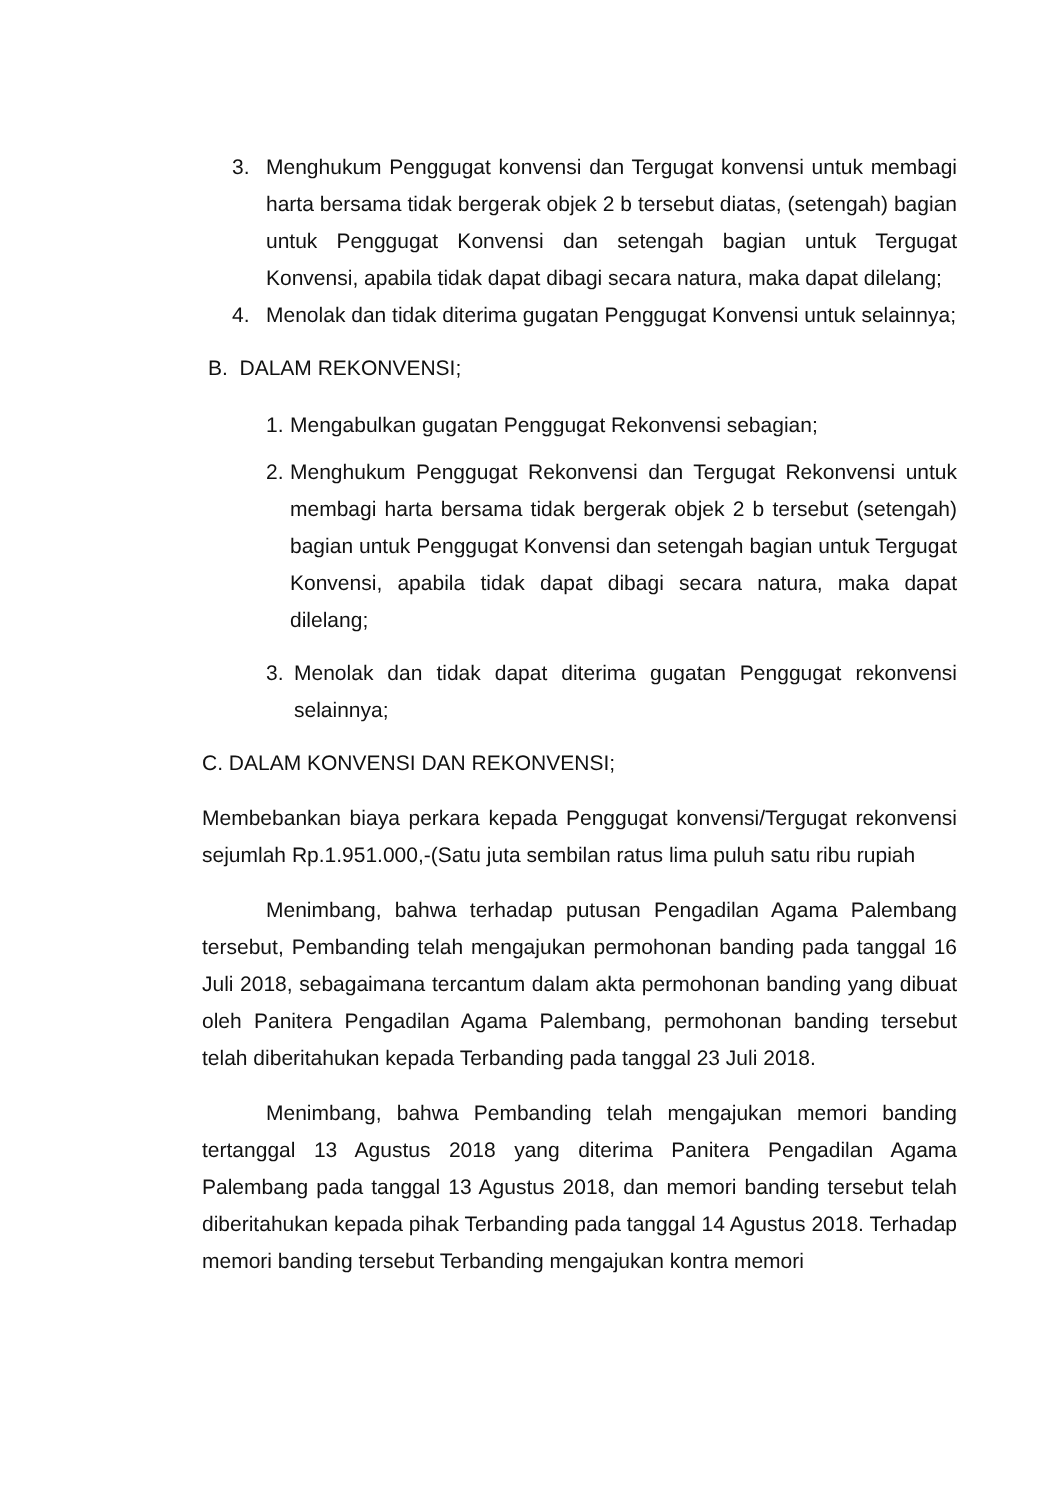3. Menghukum Penggugat konvensi dan Tergugat konvensi untuk membagi harta bersama tidak bergerak objek 2 b tersebut diatas, (setengah) bagian untuk Penggugat Konvensi dan setengah bagian untuk Tergugat Konvensi, apabila tidak dapat dibagi secara natura, maka dapat dilelang;
4. Menolak dan tidak diterima gugatan Penggugat Konvensi untuk selainnya;
B. DALAM REKONVENSI;
1. Mengabulkan gugatan Penggugat Rekonvensi sebagian;
2. Menghukum Penggugat Rekonvensi dan Tergugat Rekonvensi untuk membagi harta bersama tidak bergerak objek 2 b tersebut (setengah) bagian untuk Penggugat Konvensi dan setengah bagian untuk Tergugat Konvensi, apabila tidak dapat dibagi secara natura, maka dapat dilelang;
3. Menolak dan tidak dapat diterima gugatan Penggugat rekonvensi selainnya;
C. DALAM KONVENSI DAN REKONVENSI;
Membebankan biaya perkara kepada Penggugat konvensi/Tergugat rekonvensi sejumlah Rp.1.951.000,-(Satu juta sembilan ratus lima puluh satu ribu rupiah
Menimbang, bahwa terhadap putusan Pengadilan Agama Palembang tersebut, Pembanding telah mengajukan permohonan banding pada tanggal 16 Juli 2018, sebagaimana tercantum dalam akta permohonan banding yang dibuat oleh Panitera Pengadilan Agama Palembang, permohonan banding tersebut telah diberitahukan kepada Terbanding pada tanggal 23 Juli 2018.
Menimbang, bahwa Pembanding telah mengajukan memori banding tertanggal 13 Agustus 2018 yang diterima Panitera Pengadilan Agama Palembang pada tanggal 13 Agustus 2018, dan memori banding tersebut telah diberitahukan kepada pihak Terbanding pada tanggal 14 Agustus 2018. Terhadap memori banding tersebut Terbanding mengajukan kontra memori